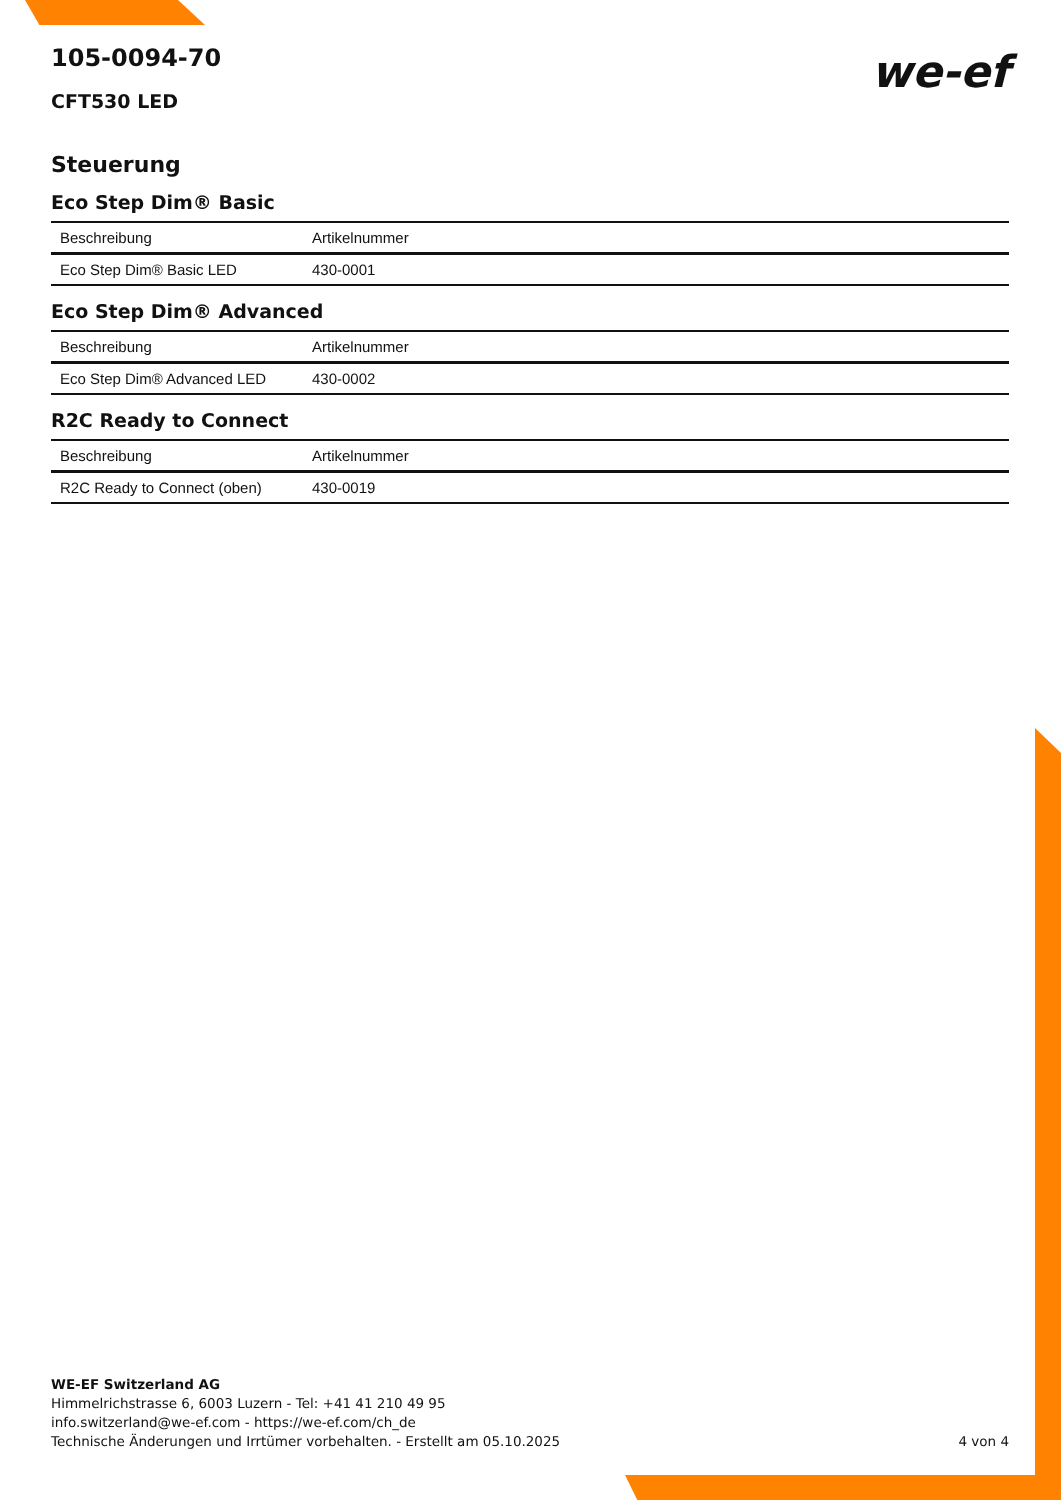105-0094-70
CFT530 LED
we-ef
Steuerung
Eco Step Dim® Basic
| Beschreibung | Artikelnummer |
| --- | --- |
| Eco Step Dim® Basic LED | 430-0001 |
Eco Step Dim® Advanced
| Beschreibung | Artikelnummer |
| --- | --- |
| Eco Step Dim® Advanced LED | 430-0002 |
R2C Ready to Connect
| Beschreibung | Artikelnummer |
| --- | --- |
| R2C Ready to Connect (oben) | 430-0019 |
WE-EF Switzerland AG
Himmelrichstrasse 6, 6003 Luzern - Tel: +41 41 210 49 95
info.switzerland@we-ef.com - https://we-ef.com/ch_de
Technische Änderungen und Irrtümer vorbehalten. - Erstellt am 05.10.2025 4 von 4